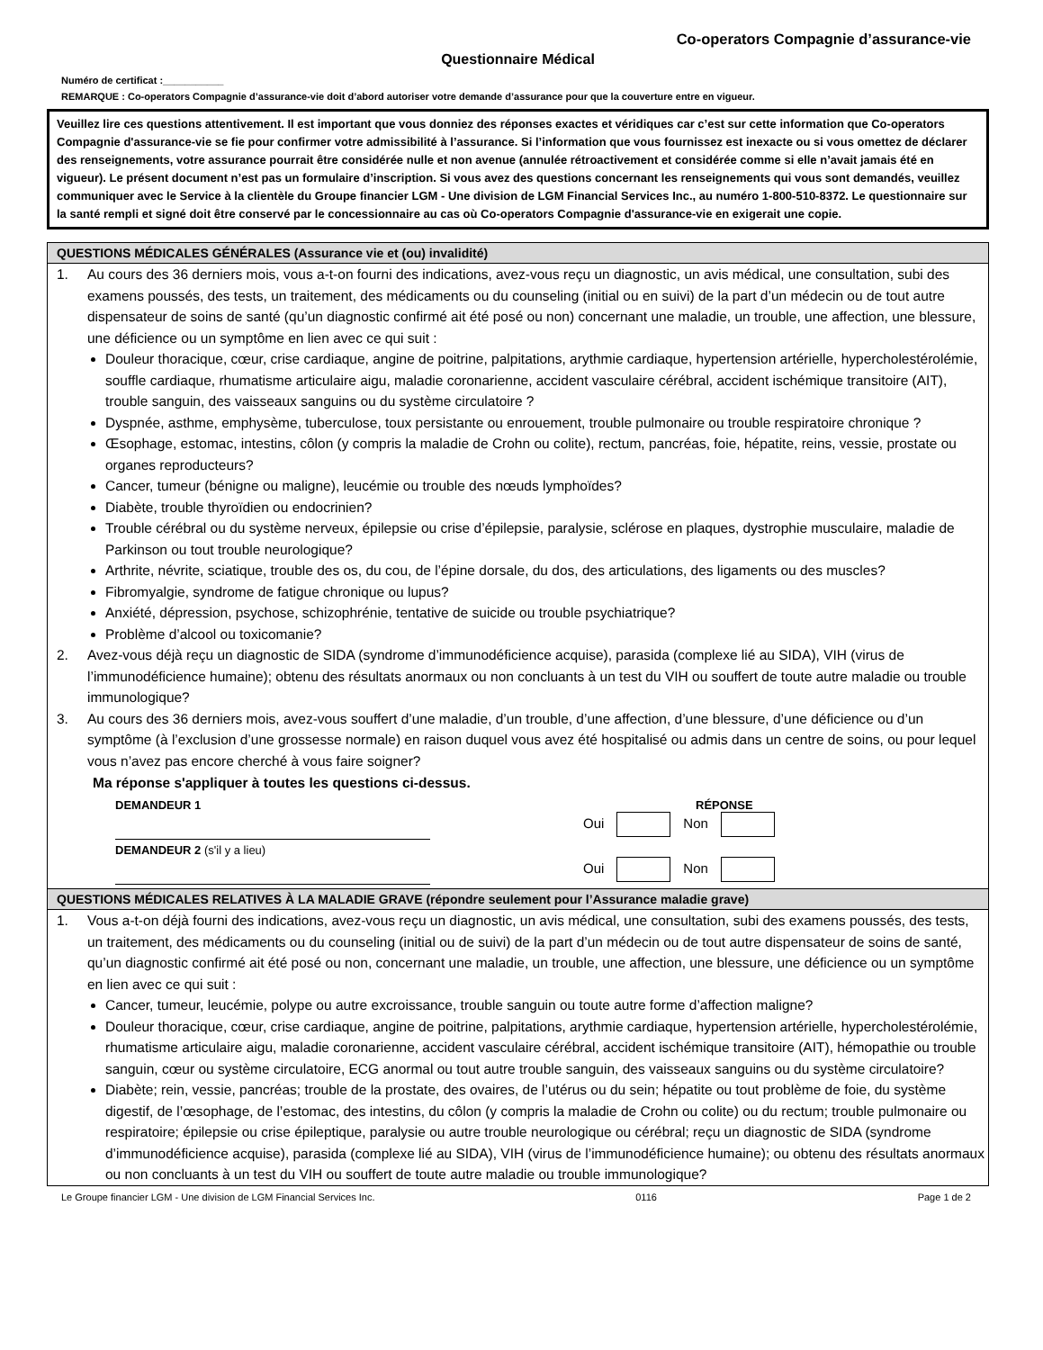Co-operators Compagnie d’assurance-vie
Questionnaire Médical
Numéro de certificat :___________
REMARQUE : Co-operators Compagnie d’assurance-vie doit d’abord autoriser votre demande d’assurance pour que la couverture entre en vigueur.
Veuillez lire ces questions attentivement. Il est important que vous donniez des réponses exactes et véridiques car c’est sur cette information que Co-operators Compagnie d'assurance-vie se fie pour confirmer votre admissibilité à l’assurance. Si l’information que vous fournissez est inexacte ou si vous omettez de déclarer des renseignements, votre assurance pourrait être considérée nulle et non avenue (annulée rétroactivement et considérée comme si elle n’avait jamais été en vigueur). Le présent document n’est pas un formulaire d’inscription. Si vous avez des questions concernant les renseignements qui vous sont demandés, veuillez communiquer avec le Service à la clientèle du Groupe financier LGM - Une division de LGM Financial Services Inc., au numéro 1-800-510-8372. Le questionnaire sur la santé rempli et signé doit être conservé par le concessionnaire au cas où Co-operators Compagnie d'assurance-vie en exigerait une copie.
QUESTIONS MÉDICALES GÉNÉRALES (Assurance vie et (ou) invalidité)
1. Au cours des 36 derniers mois, vous a-t-on fourni des indications, avez-vous reçu un diagnostic, un avis médical, une consultation, subi des examens poussés, des tests, un traitement, des médicaments ou du counseling (initial ou en suivi) de la part d’un médecin ou de tout autre dispensateur de soins de santé (qu’un diagnostic confirmé ait été posé ou non) concernant une maladie, un trouble, une affection, une blessure, une déficience ou un symptôme en lien avec ce qui suit :
Douleur thoracique, cœur, crise cardiaque, angine de poitrine, palpitations, arythmie cardiaque, hypertension artérielle, hypercholestérolémie, souffle cardiaque, rhumatisme articulaire aigu, maladie coronarienne, accident vasculaire cérébral, accident ischémique transitoire (AIT), trouble sanguin, des vaisseaux sanguins ou du système circulatoire ?
Dyspnée, asthme, emphysème, tuberculose, toux persistante ou enrouement, trouble pulmonaire ou trouble respiratoire chronique ?
Œsophage, estomac, intestins, côlon (y compris la maladie de Crohn ou colite), rectum, pancréas, foie, hépatite, reins, vessie, prostate ou organes reproducteurs?
Cancer, tumeur (bénigne ou maligne), leucémie ou trouble des nœuds lymphoïdes?
Diabète, trouble thyroïdien ou endocrinien?
Trouble cérébral ou du système nerveux, épilepsie ou crise d’épilepsie, paralysie, sclérose en plaques, dystrophie musculaire, maladie de Parkinson ou tout trouble neurologique?
Arthrite, névrite, sciatique, trouble des os, du cou, de l’épine dorsale, du dos, des articulations, des ligaments ou des muscles?
Fibromyalgie, syndrome de fatigue chronique ou lupus?
Anxiété, dépression, psychose, schizophrénie, tentative de suicide ou trouble psychiatrique?
Problème d’alcool ou toxicomanie?
2. Avez-vous déjà reçu un diagnostic de SIDA (syndrome d’immunodéficience acquise), parasida (complexe lié au SIDA), VIH (virus de l’immunodéficience humaine); obtenu des résultats anormaux ou non concluants à un test du VIH ou souffert de toute autre maladie ou trouble immunologique?
3. Au cours des 36 derniers mois, avez-vous souffert d’une maladie, d’un trouble, d’une affection, d’une blessure, d’une déficience ou d’un symptôme (à l’exclusion d’une grossesse normale) en raison duquel vous avez été hospitalisé ou admis dans un centre de soins, ou pour lequel vous n’avez pas encore cherché à vous faire soigner?
Ma réponse s'appliquer à toutes les questions ci-dessus.
DEMANDEUR 1 RÉPONSE
Oui Non
DEMANDEUR 2 (s'il y a lieu)
Oui Non
QUESTIONS MÉDICALES RELATIVES À LA MALADIE GRAVE (répondre seulement pour l’Assurance maladie grave)
1. Vous a-t-on déjà fourni des indications, avez-vous reçu un diagnostic, un avis médical, une consultation, subi des examens poussés, des tests, un traitement, des médicaments ou du counseling (initial ou de suivi) de la part d’un médecin ou de tout autre dispensateur de soins de santé, qu’un diagnostic confirmé ait été posé ou non, concernant une maladie, un trouble, une affection, une blessure, une déficience ou un symptôme en lien avec ce qui suit :
Cancer, tumeur, leucémie, polype ou autre excroissance, trouble sanguin ou toute autre forme d’affection maligne?
Douleur thoracique, cœur, crise cardiaque, angine de poitrine, palpitations, arythmie cardiaque, hypertension artérielle, hypercholestérolémie, rhumatisme articulaire aigu, maladie coronarienne, accident vasculaire cérébral, accident ischémique transitoire (AIT), hémopathie ou trouble sanguin, cœur ou système circulatoire, ECG anormal ou tout autre trouble sanguin, des vaisseaux sanguins ou du système circulatoire?
Diabète; rein, vessie, pancréas; trouble de la prostate, des ovaires, de l’utérus ou du sein; hépatite ou tout problème de foie, du système digestif, de l’œsophage, de l’estomac, des intestins, du côlon (y compris la maladie de Crohn ou colite) ou du rectum; trouble pulmonaire ou respiratoire; épilepsie ou crise épileptique, paralysie ou autre trouble neurologique ou cérébral; reçu un diagnostic de SIDA (syndrome d’immunodéficience acquise), parasida (complexe lié au SIDA), VIH (virus de l’immunodéficience humaine); ou obtenu des résultats anormaux ou non concluants à un test du VIH ou souffert de toute autre maladie ou trouble immunologique?
Le Groupe financier LGM - Une division de LGM Financial Services Inc. 0116 Page 1 de 2